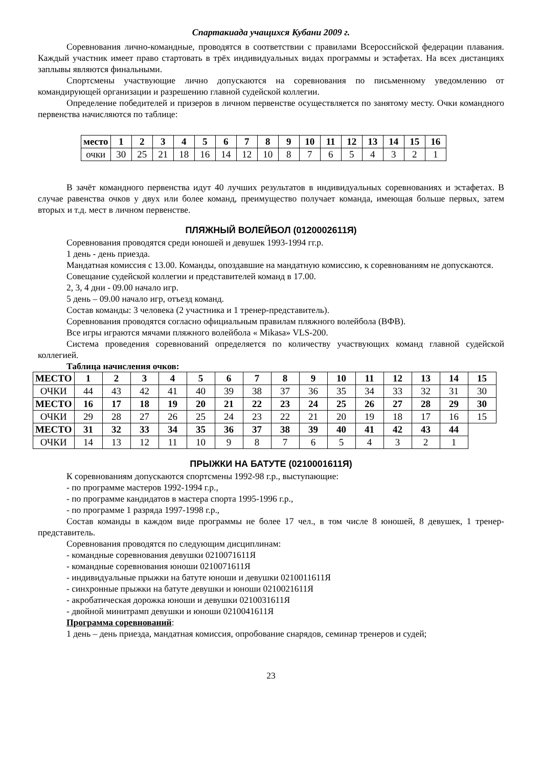Спартакиада учащихся Кубани 2009 г.
Соревнования лично-командные, проводятся в соответствии с правилами Всероссийской федерации плавания. Каждый участник имеет право стартовать в трёх индивидуальных видах программы и эстафетах. На всех дистанциях заплывы являются финальными.
Спортсмены участвующие лично допускаются на соревнования по письменному уведомлению от командирующей организации и разрешению главной судейской коллегии.
Определение победителей и призеров в личном первенстве осуществляется по занятому месту. Очки командного первенства начисляются по таблице:
| место | 1 | 2 | 3 | 4 | 5 | 6 | 7 | 8 | 9 | 10 | 11 | 12 | 13 | 14 | 15 | 16 |
| очки | 30 | 25 | 21 | 18 | 16 | 14 | 12 | 10 | 8 | 7 | 6 | 5 | 4 | 3 | 2 | 1 |
В зачёт командного первенства идут 40 лучших результатов в индивидуальных соревнованиях и эстафетах. В случае равенства очков у двух или более команд, преимущество получает команда, имеющая больше первых, затем вторых и т.д. мест в личном первенстве.
ПЛЯЖНЫЙ ВОЛЕЙБОЛ (0120002611Я)
Соревнования проводятся среди юношей и девушек 1993-1994 гг.р.
1 день - день приезда.
Мандатная комиссия с 13.00. Команды, опоздавшие на мандатную комиссию, к соревнованиям не допускаются.
Совещание судейской коллегии и представителей команд в 17.00.
2, 3, 4 дни - 09.00 начало игр.
5 день – 09.00 начало игр, отъезд команд.
Состав команды: 3 человека (2 участника и 1 тренер-представитель).
Соревнования проводятся согласно официальным правилам пляжного волейбола (ВФВ).
Все игры играются мячами пляжного волейбола « Mikasa» VLS-200.
Система проведения соревнований определяется по количеству участвующих команд главной судейской коллегией.
Таблица начисления очков:
| МЕСТО | 1 | 2 | 3 | 4 | 5 | 6 | 7 | 8 | 9 | 10 | 11 | 12 | 13 | 14 | 15 |
| ОЧКИ | 44 | 43 | 42 | 41 | 40 | 39 | 38 | 37 | 36 | 35 | 34 | 33 | 32 | 31 | 30 |
| МЕСТО | 16 | 17 | 18 | 19 | 20 | 21 | 22 | 23 | 24 | 25 | 26 | 27 | 28 | 29 | 30 |
| ОЧКИ | 29 | 28 | 27 | 26 | 25 | 24 | 23 | 22 | 21 | 20 | 19 | 18 | 17 | 16 | 15 |
| МЕСТО | 31 | 32 | 33 | 34 | 35 | 36 | 37 | 38 | 39 | 40 | 41 | 42 | 43 | 44 | |
| ОЧКИ | 14 | 13 | 12 | 11 | 10 | 9 | 8 | 7 | 6 | 5 | 4 | 3 | 2 | 1 | |
ПРЫЖКИ НА БАТУТЕ (0210001611Я)
К соревнованиям допускаются спортсмены 1992-98 г.р., выступающие:
- по программе мастеров 1992-1994 г.р.,
- по программе кандидатов в мастера спорта 1995-1996 г.р.,
- по программе 1 разряда 1997-1998 г.р.,
Состав команды в каждом виде программы не более 17 чел., в том числе 8 юношей, 8 девушек, 1 тренер-представитель.
Соревнования проводятся по следующим дисциплинам:
- командные соревнования девушки 0210071611Я
- командные соревнования юноши 0210071611Я
- индивидуальные прыжки на батуте юноши и девушки 0210011611Я
- синхронные прыжки на батуте девушки и юноши 0210021611Я
- акробатическая дорожка юноши и девушки 0210031611Я
- двойной минитрамп девушки и юноши 0210041611Я
Программа соревнований:
1 день – день приезда, мандатная комиссия, опробование снарядов, семинар тренеров и судей;
23